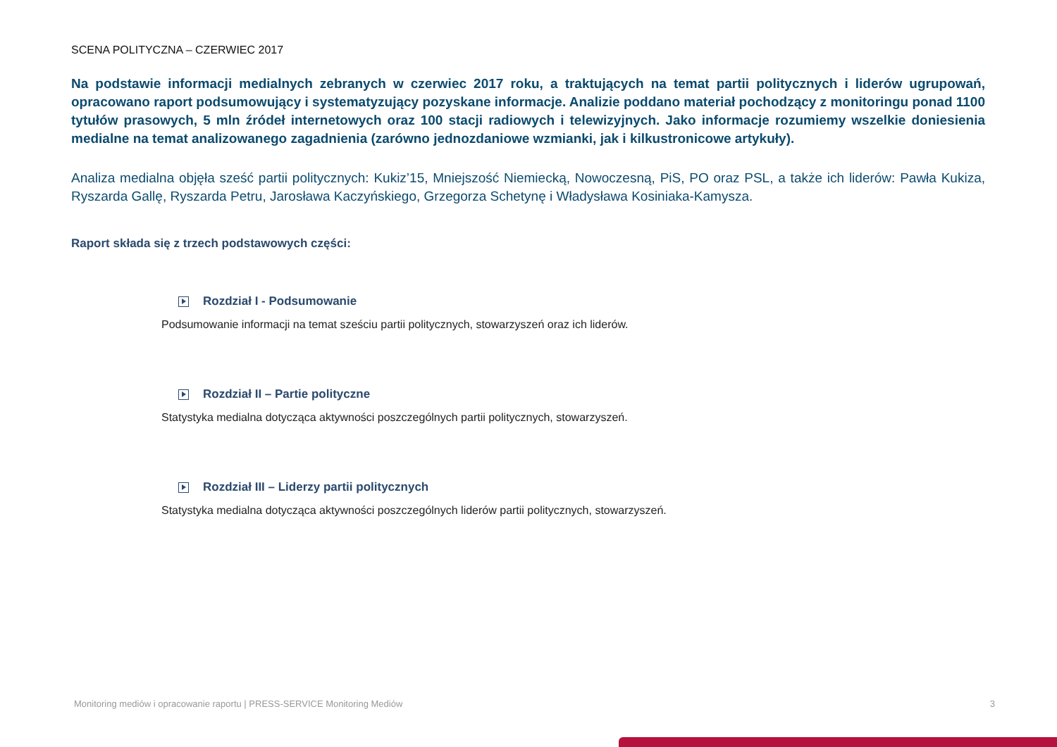SCENA POLITYCZNA – CZERWIEC 2017
Na podstawie informacji medialnych zebranych w czerwiec 2017 roku, a traktujących na temat partii politycznych i liderów ugrupowań, opracowano raport podsumowujący i systematyzujący pozyskane informacje. Analizie poddano materiał pochodzący z monitoringu ponad 1100 tytułów prasowych, 5 mln źródeł internetowych oraz 100 stacji radiowych i telewizyjnych. Jako informacje rozumiemy wszelkie doniesienia medialne na temat analizowanego zagadnienia (zarówno jednozdaniowe wzmianki, jak i kilkustronicowe artykuły).
Analiza medialna objęła sześć partii politycznych: Kukiz’15, Mniejszość Niemiecką, Nowoczesną, PiS, PO oraz PSL, a także ich liderów: Pawła Kukiza, Ryszarda Gallę, Ryszarda Petru, Jarosława Kaczyńskiego, Grzegorza Schetynę i Władysława Kosiniaka-Kamysza.
Raport składa się z trzech podstawowych części:
Rozdział I - Podsumowanie
Podsumowanie informacji na temat sześciu partii politycznych, stowarzyszeń oraz ich liderów.
Rozdział II – Partie polityczne
Statystyka medialna dotycząca aktywności poszczególnych partii politycznych, stowarzyszeń.
Rozdział III – Liderzy partii politycznych
Statystyka medialna dotycząca aktywności poszczególnych liderów partii politycznych, stowarzyszeń.
Monitoring mediów i opracowanie raportu | PRESS-SERVICE Monitoring Mediów 3